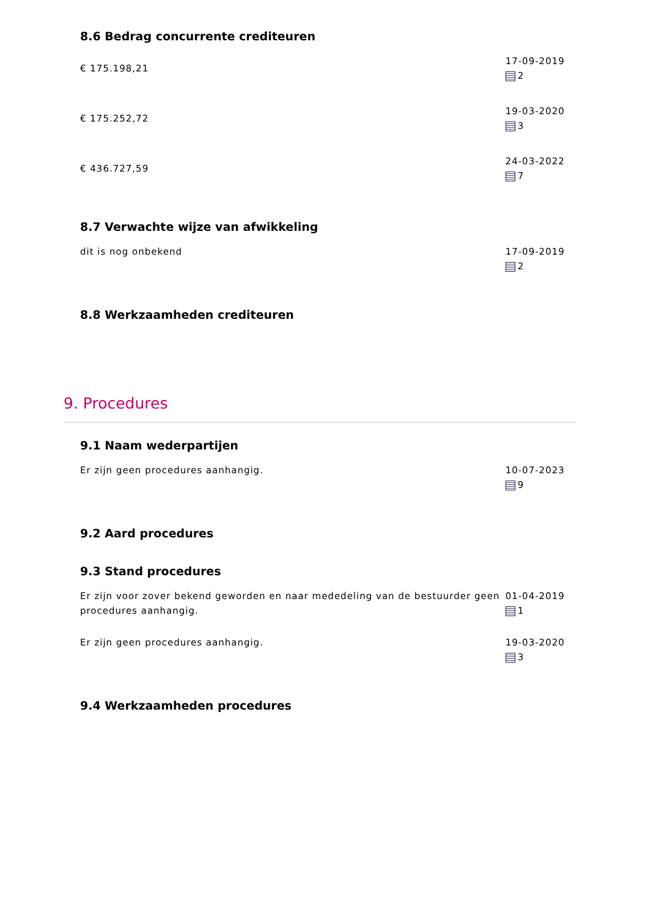8.6 Bedrag concurrente crediteuren
€ 175.198,21
17-09-2019
2
€ 175.252,72
19-03-2020
3
€ 436.727,59
24-03-2022
7
8.7 Verwachte wijze van afwikkeling
dit is nog onbekend 17-09-2019
2
8.8 Werkzaamheden crediteuren
9. Procedures
9.1 Naam wederpartijen
Er zijn geen procedures aanhangig. 10-07-2023
9
9.2 Aard procedures
9.3 Stand procedures
Er zijn voor zover bekend geworden en naar mededeling van de bestuurder geen procedures aanhangig.
01-04-2019
1
Er zijn geen procedures aanhangig. 19-03-2020
3
9.4 Werkzaamheden procedures